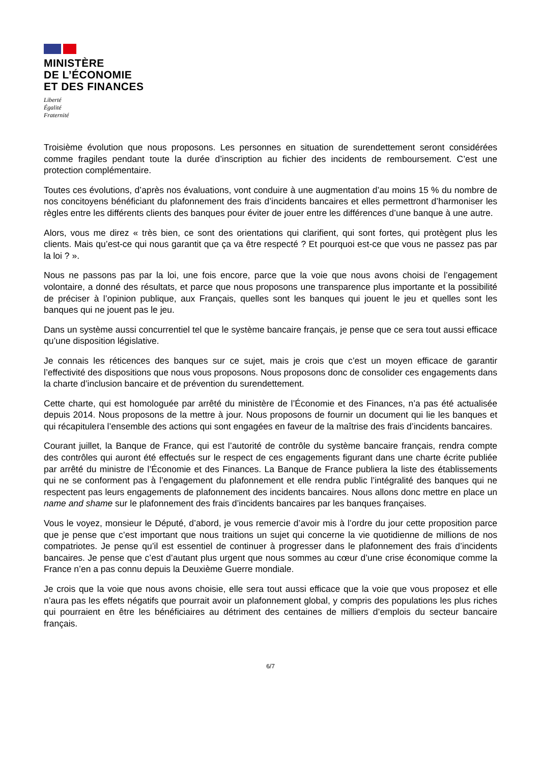MINISTÈRE
DE L’ÉCONOMIE
ET DES FINANCES
Liberté
Égalité
Fraternité
Troisième évolution que nous proposons. Les personnes en situation de surendettement seront considérées comme fragiles pendant toute la durée d’inscription au fichier des incidents de remboursement. C’est une protection complémentaire.
Toutes ces évolutions, d’après nos évaluations, vont conduire à une augmentation d’au moins 15 % du nombre de nos concitoyens bénéficiant du plafonnement des frais d’incidents bancaires et elles permettront d’harmoniser les règles entre les différents clients des banques pour éviter de jouer entre les différences d’une banque à une autre.
Alors, vous me direz « très bien, ce sont des orientations qui clarifient, qui sont fortes, qui protègent plus les clients. Mais qu’est-ce qui nous garantit que ça va être respecté ? Et pourquoi est-ce que vous ne passez pas par la loi ? ».
Nous ne passons pas par la loi, une fois encore, parce que la voie que nous avons choisi de l’engagement volontaire, a donné des résultats, et parce que nous proposons une transparence plus importante et la possibilité de préciser à l’opinion publique, aux Français, quelles sont les banques qui jouent le jeu et quelles sont les banques qui ne jouent pas le jeu.
Dans un système aussi concurrentiel tel que le système bancaire français, je pense que ce sera tout aussi efficace qu’une disposition législative.
Je connais les réticences des banques sur ce sujet, mais je crois que c’est un moyen efficace de garantir l’effectivité des dispositions que nous vous proposons. Nous proposons donc de consolider ces engagements dans la charte d’inclusion bancaire et de prévention du surendettement.
Cette charte, qui est homologuée par arrêté du ministère de l’Économie et des Finances, n’a pas été actualisée depuis 2014. Nous proposons de la mettre à jour. Nous proposons de fournir un document qui lie les banques et qui récapitulera l’ensemble des actions qui sont engagées en faveur de la maîtrise des frais d’incidents bancaires.
Courant juillet, la Banque de France, qui est l’autorité de contrôle du système bancaire français, rendra compte des contrôles qui auront été effectués sur le respect de ces engagements figurant dans une charte écrite publiée par arrêté du ministre de l’Économie et des Finances. La Banque de France publiera la liste des établissements qui ne se conforment pas à l’engagement du plafonnement et elle rendra public l’intégralité des banques qui ne respectent pas leurs engagements de plafonnement des incidents bancaires. Nous allons donc mettre en place un name and shame sur le plafonnement des frais d’incidents bancaires par les banques françaises.
Vous le voyez, monsieur le Député, d’abord, je vous remercie d’avoir mis à l’ordre du jour cette proposition parce que je pense que c’est important que nous traitions un sujet qui concerne la vie quotidienne de millions de nos compatriotes. Je pense qu’il est essentiel de continuer à progresser dans le plafonnement des frais d’incidents bancaires. Je pense que c’est d’autant plus urgent que nous sommes au cœur d’une crise économique comme la France n’en a pas connu depuis la Deuxième Guerre mondiale.
Je crois que la voie que nous avons choisie, elle sera tout aussi efficace que la voie que vous proposez et elle n’aura pas les effets négatifs que pourrait avoir un plafonnement global, y compris des populations les plus riches qui pourraient en être les bénéficiaires au détriment des centaines de milliers d’emplois du secteur bancaire français.
6/7